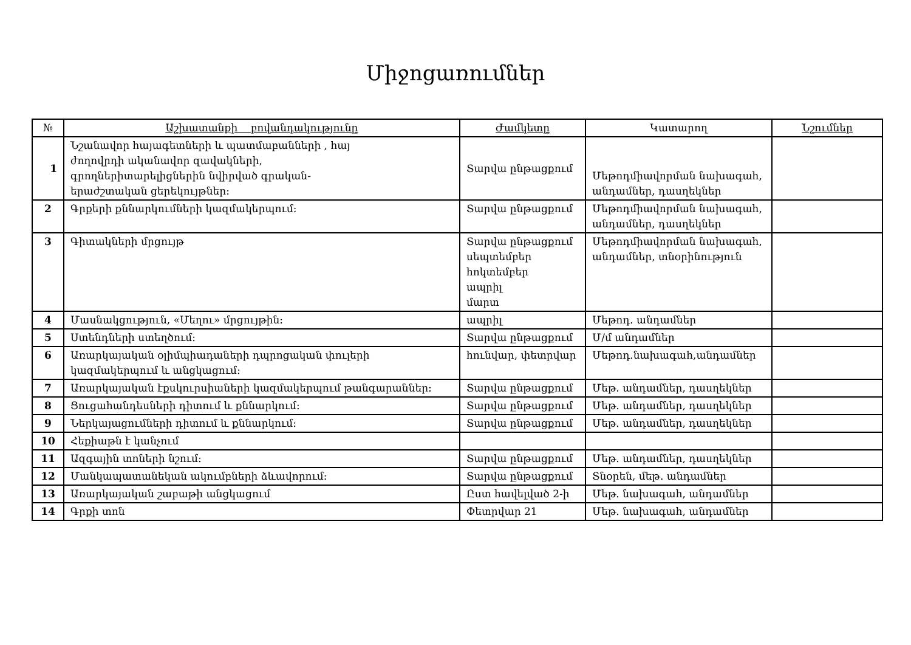Միջոցառումներ
| № | Աշխատանքի բովանդակությունը | Ժամկետը | Կատարող | Նշումներ |
| --- | --- | --- | --- | --- |
| 1 | Նշանավոր հայագետների և պատմաբանների , հայ ժողովրդի ականավոր զավակների, գրողներիտարելիցներին նվիրված գրական- երաժշտական ցերեկույթներ: | Տարվա ընթացքում | Մեթոդմիավորման նախագահ, անդամներ, դասղեկներ | |
| 2 | Գրքերի քննարկումների կազմակերպում: | Տարվա ընթացքում | Մեթոդմիավորման նախագահ, անդամներ, դասղեկներ | |
| 3 | Գիտակների մրցույթ | Տարվա ընթացքում սեպտեմբեր հոկտեմբեր ապրիլ մարտ | Մեթոդմիավորման նախագահ, անդամներ, տնօրինություն | |
| 4 | Մասնակցություն, «Մեղու» մրցույթին: | ապրիլ | Մեթոդ. անդամներ | |
| 5 | Ստենդների ստեղծում: | Տարվա ընթացքում | Մ/մ անդամներ | |
| 6 | Առարկայական օլիմպիադաների դպրոցական փուլերի կազմակերպում և անցկացում: | հունվար, փետրվար | Մեթոդ.նախագահ,անդամներ | |
| 7 | Առարկայական էքսկուրսիաների կազմակերպում թանգարաններ: | Տարվա ընթացքում | Մեթ. անդամներ, դասղեկներ | |
| 8 | Ցուցահանդեսների դիտում և քննարկում: | Տարվա ընթացքում | Մեթ. անդամներ, դասղեկներ | |
| 9 | Ներկայացումների դիտում և քննարկում: | Տարվա ընթացքում | Մեթ. անդամներ, դասղեկներ | |
| 10 | Հեքիաթն է կանչում | | | |
| 11 | Ազգային տոների նշում: | Տարվա ընթացքում | Մեթ. անդամներ, դասղեկներ | |
| 12 | Մանկապատանեկան ակումբների ձևավորում: | Տարվա ընթացքում | Տնօրեն, մեթ. անդամներ | |
| 13 | Առարկայական շաբաթի անցկացում | Ըստ հավելված 2-ի | Մեթ. նախագահ, անդամներ | |
| 14 | Գրքի տոն | Փետրվար 21 | Մեթ. նախագահ, անդամներ | |